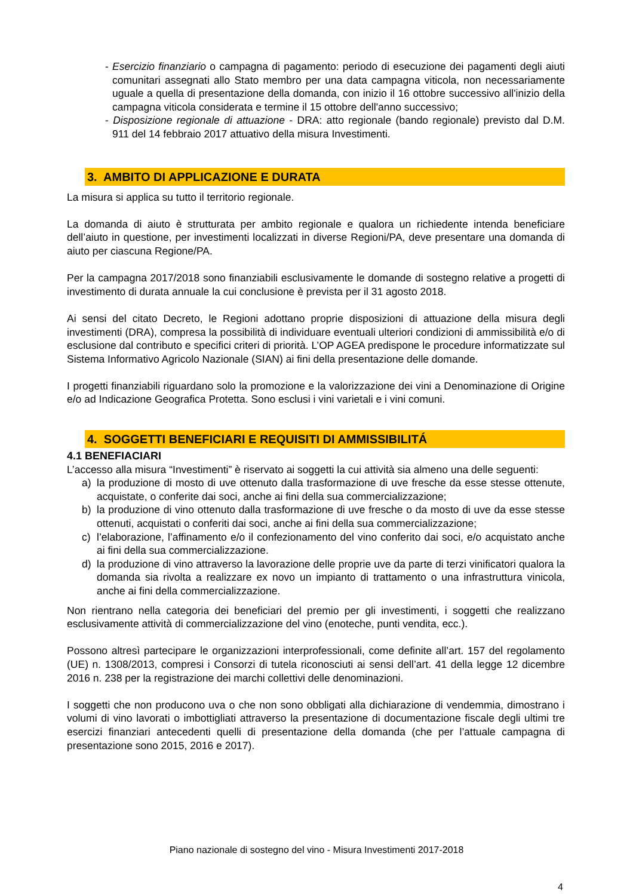- Esercizio finanziario o campagna di pagamento: periodo di esecuzione dei pagamenti degli aiuti comunitari assegnati allo Stato membro per una data campagna viticola, non necessariamente uguale a quella di presentazione della domanda, con inizio il 16 ottobre successivo all'inizio della campagna viticola considerata e termine il 15 ottobre dell'anno successivo;
- Disposizione regionale di attuazione - DRA: atto regionale (bando regionale) previsto dal D.M. 911 del 14 febbraio 2017 attuativo della misura Investimenti.
3. AMBITO DI APPLICAZIONE E DURATA
La misura si applica su tutto il territorio regionale.
La domanda di aiuto è strutturata per ambito regionale e qualora un richiedente intenda beneficiare dell’aiuto in questione, per investimenti localizzati in diverse Regioni/PA, deve presentare una domanda di aiuto per ciascuna Regione/PA.
Per la campagna 2017/2018 sono finanziabili esclusivamente le domande di sostegno relative a progetti di investimento di durata annuale la cui conclusione è prevista per il 31 agosto 2018.
Ai sensi del citato Decreto, le Regioni adottano proprie disposizioni di attuazione della misura degli investimenti (DRA), compresa la possibilità di individuare eventuali ulteriori condizioni di ammissibilità e/o di esclusione dal contributo e specifici criteri di priorità. L’OP AGEA predispone le procedure informatizzate sul Sistema Informativo Agricolo Nazionale (SIAN) ai fini della presentazione delle domande.
I progetti finanziabili riguardano solo la promozione e la valorizzazione dei vini a Denominazione di Origine e/o ad Indicazione Geografica Protetta. Sono esclusi i vini varietali e i vini comuni.
4. SOGGETTI BENEFICIARI E REQUISITI DI AMMISSIBILITÁ
4.1 BENEFIACIARI
L’accesso alla misura “Investimenti” è riservato ai soggetti la cui attività sia almeno una delle seguenti:
a) la produzione di mosto di uve ottenuto dalla trasformazione di uve fresche da esse stesse ottenute, acquistate, o conferite dai soci, anche ai fini della sua commercializzazione;
b) la produzione di vino ottenuto dalla trasformazione di uve fresche o da mosto di uve da esse stesse ottenuti, acquistati o conferiti dai soci, anche ai fini della sua commercializzazione;
c) l’elaborazione, l’affinamento e/o il confezionamento del vino conferito dai soci, e/o acquistato anche ai fini della sua commercializzazione.
d) la produzione di vino attraverso la lavorazione delle proprie uve da parte di terzi vinificatori qualora la domanda sia rivolta a realizzare ex novo un impianto di trattamento o una infrastruttura vinicola, anche ai fini della commercializzazione.
Non rientrano nella categoria dei beneficiari del premio per gli investimenti, i soggetti che realizzano esclusivamente attività di commercializzazione del vino (enoteche, punti vendita, ecc.).
Possono altresì partecipare le organizzazioni interprofessionali, come definite all’art. 157 del regolamento (UE) n. 1308/2013, compresi i Consorzi di tutela riconosciuti ai sensi dell’art. 41 della legge 12 dicembre 2016 n. 238 per la registrazione dei marchi collettivi delle denominazioni.
I soggetti che non producono uva o che non sono obbligati alla dichiarazione di vendemmia, dimostrano i volumi di vino lavorati o imbottigliati attraverso la presentazione di documentazione fiscale degli ultimi tre esercizi finanziari antecedenti quelli di presentazione della domanda (che per l’attuale campagna di presentazione sono 2015, 2016 e 2017).
Piano nazionale di sostegno del vino - Misura Investimenti 2017-2018
4